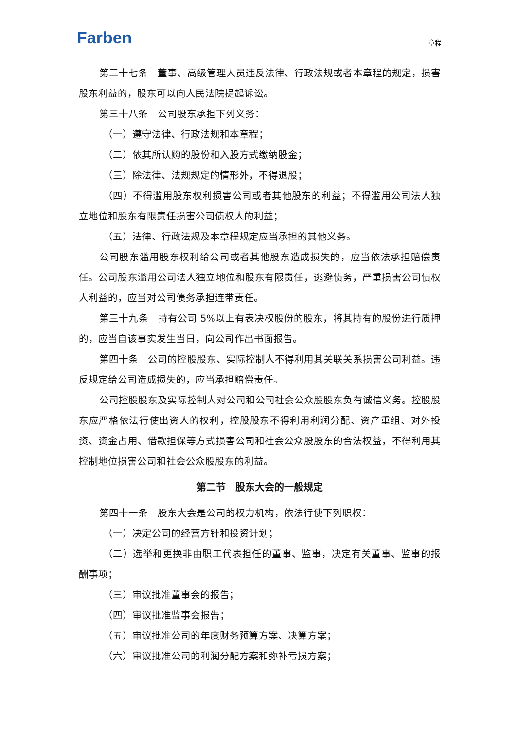Farben
章程
第三十七条　董事、高级管理人员违反法律、行政法规或者本章程的规定，损害股东利益的，股东可以向人民法院提起诉讼。
第三十八条　公司股东承担下列义务：
（一）遵守法律、行政法规和本章程；
（二）依其所认购的股份和入股方式缴纳股金；
（三）除法律、法规规定的情形外，不得退股；
（四）不得滥用股东权利损害公司或者其他股东的利益；不得滥用公司法人独立地位和股东有限责任损害公司债权人的利益；
（五）法律、行政法规及本章程规定应当承担的其他义务。
公司股东滥用股东权利给公司或者其他股东造成损失的，应当依法承担赔偿责任。公司股东滥用公司法人独立地位和股东有限责任，逃避债务，严重损害公司债权人利益的，应当对公司债务承担连带责任。
第三十九条　持有公司 5%以上有表决权股份的股东，将其持有的股份进行质押的，应当自该事实发生当日，向公司作出书面报告。
第四十条　公司的控股股东、实际控制人不得利用其关联关系损害公司利益。违反规定给公司造成损失的，应当承担赔偿责任。
公司控股股东及实际控制人对公司和公司社会公众股股东负有诚信义务。控股股东应严格依法行使出资人的权利，控股股东不得利用利润分配、资产重组、对外投资、资金占用、借款担保等方式损害公司和社会公众股股东的合法权益，不得利用其控制地位损害公司和社会公众股股东的利益。
第二节　股东大会的一般规定
第四十一条　股东大会是公司的权力机构，依法行使下列职权：
（一）决定公司的经营方针和投资计划；
（二）选举和更换非由职工代表担任的董事、监事，决定有关董事、监事的报酬事项；
（三）审议批准董事会的报告；
（四）审议批准监事会报告；
（五）审议批准公司的年度财务预算方案、决算方案；
（六）审议批准公司的利润分配方案和弥补亏损方案；